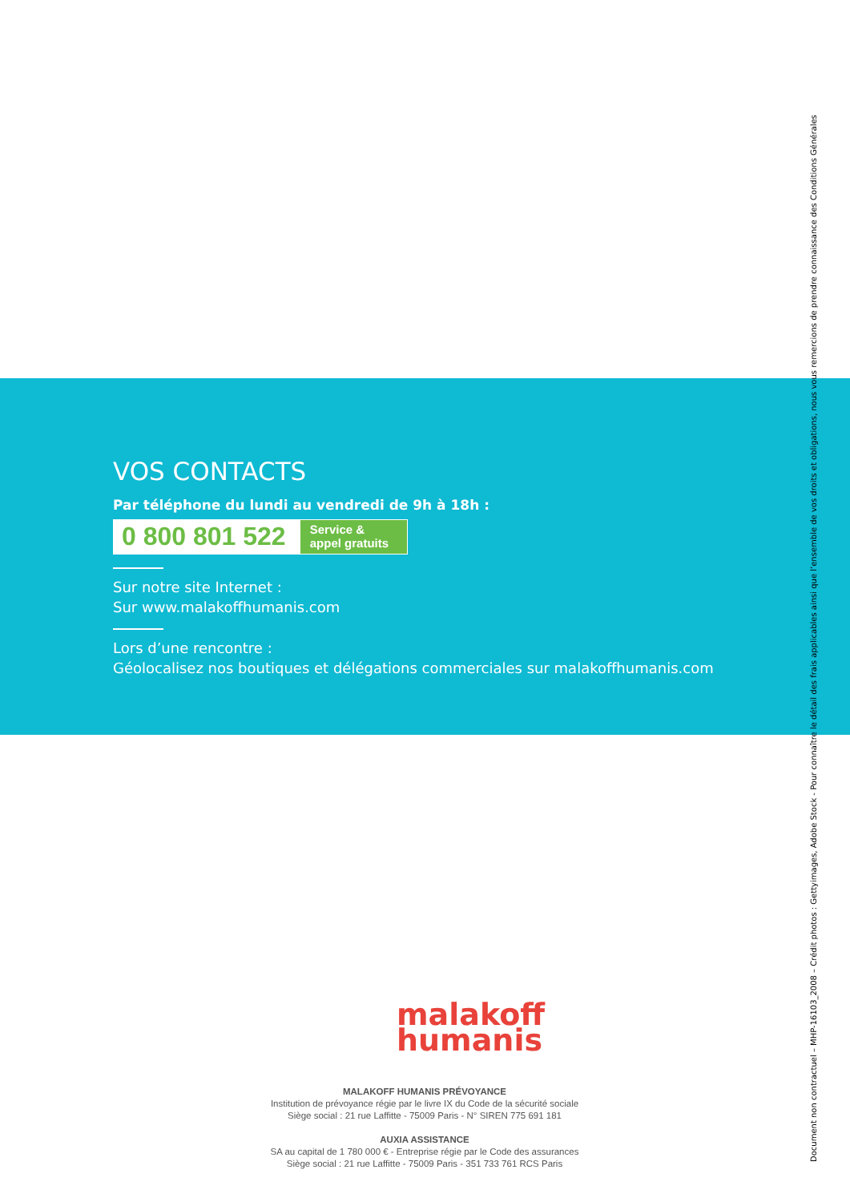VOS CONTACTS
Par téléphone du lundi au vendredi de 9h à 18h :
0 800 801 522
Service & appel gratuits
Sur notre site Internet :
Sur www.malakoffhumanis.com
Lors d’une rencontre :
Géolocalisez nos boutiques et délégations commerciales sur malakoffhumanis.com
malakoff
humanis
MALAKOFF HUMANIS PRÉVOYANCE
Institution de prévoyance régie par le livre IX du Code de la sécurité sociale
Siège social : 21 rue Laffitte - 75009 Paris - N° SIREN 775 691 181
AUXIA ASSISTANCE
SA au capital de 1 780 000 € - Entreprise régie par le Code des assurances
Siège social : 21 rue Laffitte - 75009 Paris - 351 733 761 RCS Paris
Document non contractuel – MHP-16103_2008 – Crédit photos : Gettyimages, Adobe Stock - Pour connaître le détail des frais applicables ainsi que l’ensemble de vos droits et obligations, nous vous remercions de prendre connaissance des Conditions Générales